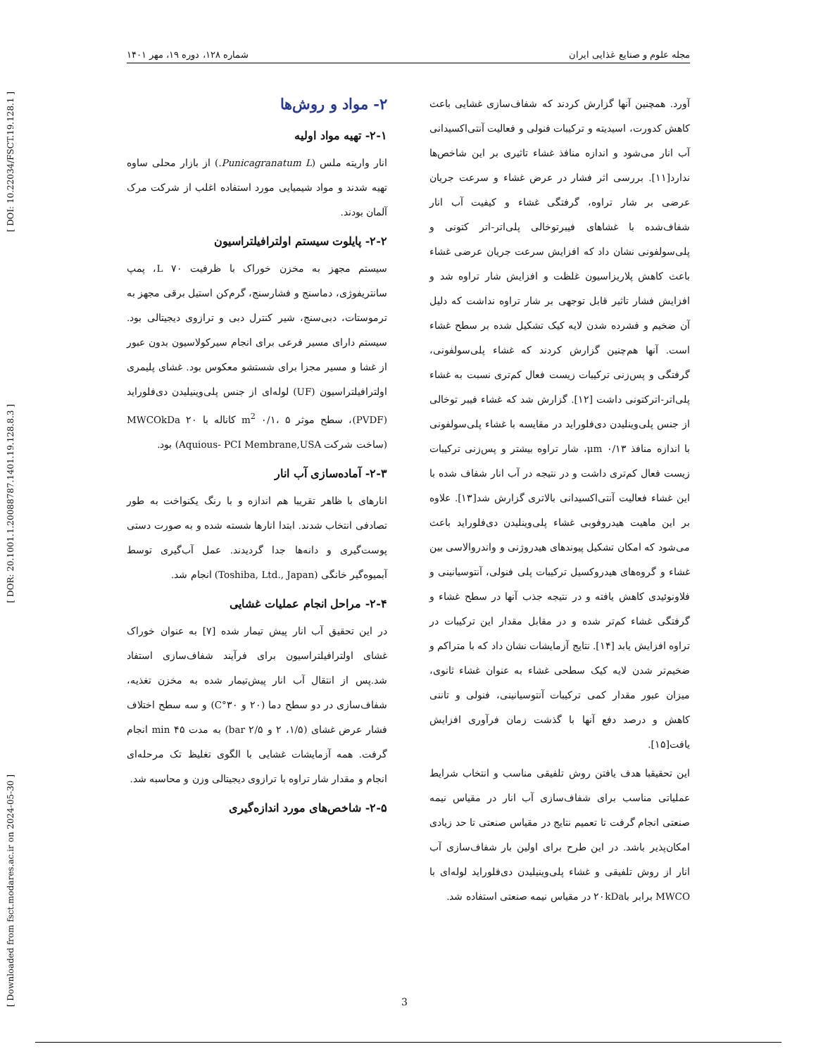[ DOI: 10.22034/FSCT.19.128.1 ]
[ DOR: 20.1001.1.20088787.1401.19.128.8.3 ]
[ Downloaded from fsct.modares.ac.ir on 2024-05-30 ]
مجله علوم و صنایع غذایی ایران شماره ۱۲۸، دوره ۱۹، مهر ۱۴۰۱
آورد. همچنین آنها گزارش کردند که شفاف‌سازی غشایی باعث کاهش کدورت، اسیدیته و ترکیبات فنولی و فعالیت آنتی‌اکسیدانی آب انار می‌شود و اندازه منافذ غشاء تاثیری بر این شاخص‌ها ندارد[۱۱]. بررسی اثر فشار در عرض غشاء و سرعت جریان عرضی بر شار تراوه، گرفتگی غشاء و کیفیت آب انار شفاف‌شده با غشاهای فیبرتوخالی پلی‌اتر-اتر کتونی و پلی‌سولفونی نشان داد که افزایش سرعت جریان عرضی غشاء باعث کاهش پلاریزاسیون غلظت و افزایش شار تراوه شد و افزایش فشار تاثیر قابل توجهی بر شار تراوه نداشت که دلیل آن ضخیم و فشرده شدن لایه کیک تشکیل شده بر سطح غشاء است. آنها هم‌چنین گزارش کردند که غشاء پلی‌سولفونی، گرفتگی و پس‌زنی ترکیبات زیست فعال کم‌تری نسبت به غشاء پلی‌اتر-اترکتونی داشت [۱۲]. گزارش شد که غشاء فیبر توخالی از جنس پلی‌وینلیدن دی‌فلوراید در مقایسه با غشاء پلی‌سولفونی با اندازه منافذ ۰/۱۳ μm، شار تراوه بیشتر و پس‌زنی ترکیبات زیست فعال کم‌تری داشت و در نتیجه در آب انار شفاف شده با این غشاء فعالیت آنتی‌اکسیدانی بالاتری گزارش شد[۱۳]. علاوه بر این ماهیت هیدروفوبی غشاء پلی‌وینلیدن دی‌فلوراید باعث می‌شود که امکان تشکیل پیوندهای هیدروژنی و واندروالاسی بین غشاء و گروه‌های هیدروکسیل ترکیبات پلی فنولی، آنتوسیانینی و فلاونوئیدی کاهش یافته و در نتیجه جذب آنها در سطح غشاء و گرفتگی غشاء کم‌تر شده و در مقابل مقدار این ترکیبات در تراوه افزایش یابد [۱۴]. نتایج آزمایشات نشان داد که با متراکم و ضخیم‌تر شدن لایه کیک سطحی غشاء به عنوان غشاء ثانوی، میزان عبور مقدار کمی ترکیبات آنتوسیانینی، فنولی و تاننی کاهش و درصد دفع آنها با گذشت زمان فرآوری افزایش یافت[۱۵].
این تحقیقبا هدف یافتن روش تلفیقی مناسب و انتخاب شرایط عملیاتی مناسب برای شفاف‌سازی آب انار در مقیاس نیمه صنعتی انجام گرفت تا تعمیم نتایج در مقیاس صنعتی تا حد زیادی امکان‌پذیر باشد. در این طرح برای اولین بار شفاف‌سازی آب انار از روش تلفیقی و غشاء پلی‌وینیلیدن دی‌فلوراید لوله‌ای با MWCO برابر با۲۰kDa در مقیاس نیمه صنعتی استفاده شد.
۲- مواد و روش‌ها
۲-۱- تهیه مواد اولیه
انار واریته ملس (Punicagranatum L.) از بازار محلی ساوه تهیه شدند و مواد شیمیایی مورد استفاده اغلب از شرکت مرک آلمان بودند.
۲-۲- پایلوت سیستم اولترافیلتراسیون
سیستم مجهز به مخزن خوراک با ظرفیت L ۷۰، پمپ سانتریفوژی، دماسنج و فشارسنج، گرم‌کن استیل برقی مجهز به ترموستات، دبی‌سنج، شیر کنترل دبی و ترازوی دیجیتالی بود. سیستم دارای مسیر فرعی برای انجام سیرکولاسیون بدون عبور از غشا و مسیر مجزا برای شستشو معکوس بود. غشای پلیمری اولترافیلتراسیون (UF) لوله‌ای از جنس پلی‌وینیلیدن دی‌فلوراید (PVDF)، سطح موثر m<sup>2</sup> ۰/۱، ۵ کاناله با MWCOkDa ۲۰ (ساخت شرکت Aquious- PCI Membrane,USA) بود.
۲-۳- آماده‌سازی آب انار
انارهای با ظاهر تقریبا هم اندازه و با رنگ یکنواخت به طور تصادفی انتخاب شدند. ابتدا انارها شسته شده و به صورت دستی پوست‌گیری و دانه‌ها جدا گردیدند. عمل آب‌گیری توسط آبمیوه‌گیر خانگی (Toshiba, Ltd., Japan) انجام شد.
۲-۴- مراحل انجام عملیات غشایی
در این تحقیق آب انار پیش تیمار شده [۷] به عنوان خوراک غشای اولترافیلتراسیون برای فرآیند شفاف‌سازی استفاد شد.پس از انتقال آب انار پیش‌تیمار شده به مخزن تغذیه، شفاف‌سازی در دو سطح دما (۲۰ و ۳۰°C) و سه سطح اختلاف فشار عرض غشای (۱/۵، ۲ و ۲/۵ bar) به مدت ۴۵ min انجام گرفت. همه آزمایشات غشایی با الگوی تغلیظ تک مرحله‌ای انجام و مقدار شار تراوه با ترازوی دیجیتالی وزن و محاسبه شد.
۲-۵- شاخص‌های مورد اندازه‌گیری
3